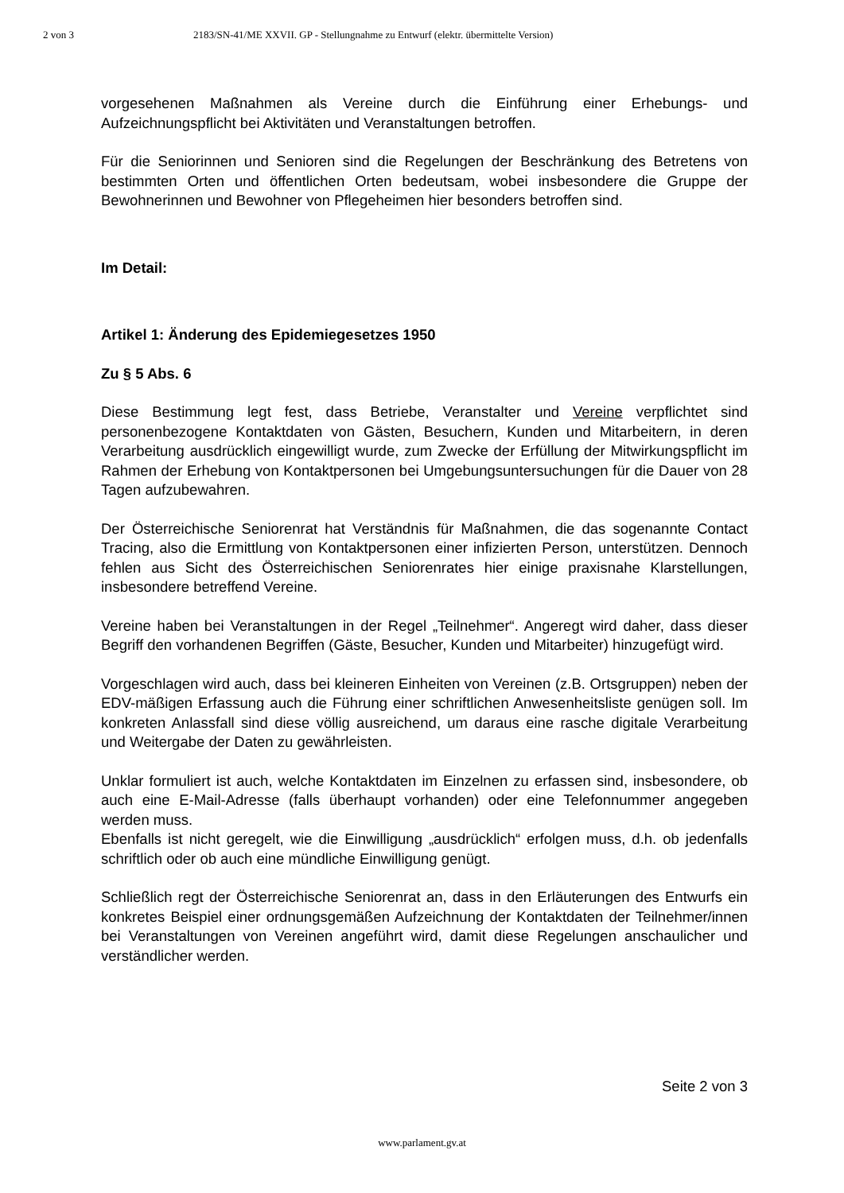2 von 3 2183/SN-41/ME XXVII. GP - Stellungnahme zu Entwurf (elektr. übermittelte Version)
vorgesehenen Maßnahmen als Vereine durch die Einführung einer Erhebungs- und Aufzeichnungspflicht bei Aktivitäten und Veranstaltungen betroffen.
Für die Seniorinnen und Senioren sind die Regelungen der Beschränkung des Betretens von bestimmten Orten und öffentlichen Orten bedeutsam, wobei insbesondere die Gruppe der Bewohnerinnen und Bewohner von Pflegeheimen hier besonders betroffen sind.
Im Detail:
Artikel 1: Änderung des Epidemiegesetzes 1950
Zu § 5 Abs. 6
Diese Bestimmung legt fest, dass Betriebe, Veranstalter und Vereine verpflichtet sind personenbezogene Kontaktdaten von Gästen, Besuchern, Kunden und Mitarbeitern, in deren Verarbeitung ausdrücklich eingewilligt wurde, zum Zwecke der Erfüllung der Mitwirkungspflicht im Rahmen der Erhebung von Kontaktpersonen bei Umgebungsuntersuchungen für die Dauer von 28 Tagen aufzubewahren.
Der Österreichische Seniorenrat hat Verständnis für Maßnahmen, die das sogenannte Contact Tracing, also die Ermittlung von Kontaktpersonen einer infizierten Person, unterstützen. Dennoch fehlen aus Sicht des Österreichischen Seniorenrates hier einige praxisnahe Klarstellungen, insbesondere betreffend Vereine.
Vereine haben bei Veranstaltungen in der Regel „Teilnehmer“. Angeregt wird daher, dass dieser Begriff den vorhandenen Begriffen (Gäste, Besucher, Kunden und Mitarbeiter) hinzugefügt wird.
Vorgeschlagen wird auch, dass bei kleineren Einheiten von Vereinen (z.B. Ortsgruppen) neben der EDV-mäßigen Erfassung auch die Führung einer schriftlichen Anwesenheitsliste genügen soll. Im konkreten Anlassfall sind diese völlig ausreichend, um daraus eine rasche digitale Verarbeitung und Weitergabe der Daten zu gewährleisten.
Unklar formuliert ist auch, welche Kontaktdaten im Einzelnen zu erfassen sind, insbesondere, ob auch eine E-Mail-Adresse (falls überhaupt vorhanden) oder eine Telefonnummer angegeben werden muss.
Ebenfalls ist nicht geregelt, wie die Einwilligung „ausdrücklich“ erfolgen muss, d.h. ob jedenfalls schriftlich oder ob auch eine mündliche Einwilligung genügt.
Schließlich regt der Österreichische Seniorenrat an, dass in den Erläuterungen des Entwurfs ein konkretes Beispiel einer ordnungsgemäßen Aufzeichnung der Kontaktdaten der Teilnehmer/innen bei Veranstaltungen von Vereinen angeführt wird, damit diese Regelungen anschaulicher und verständlicher werden.
Seite 2 von 3
www.parlament.gv.at